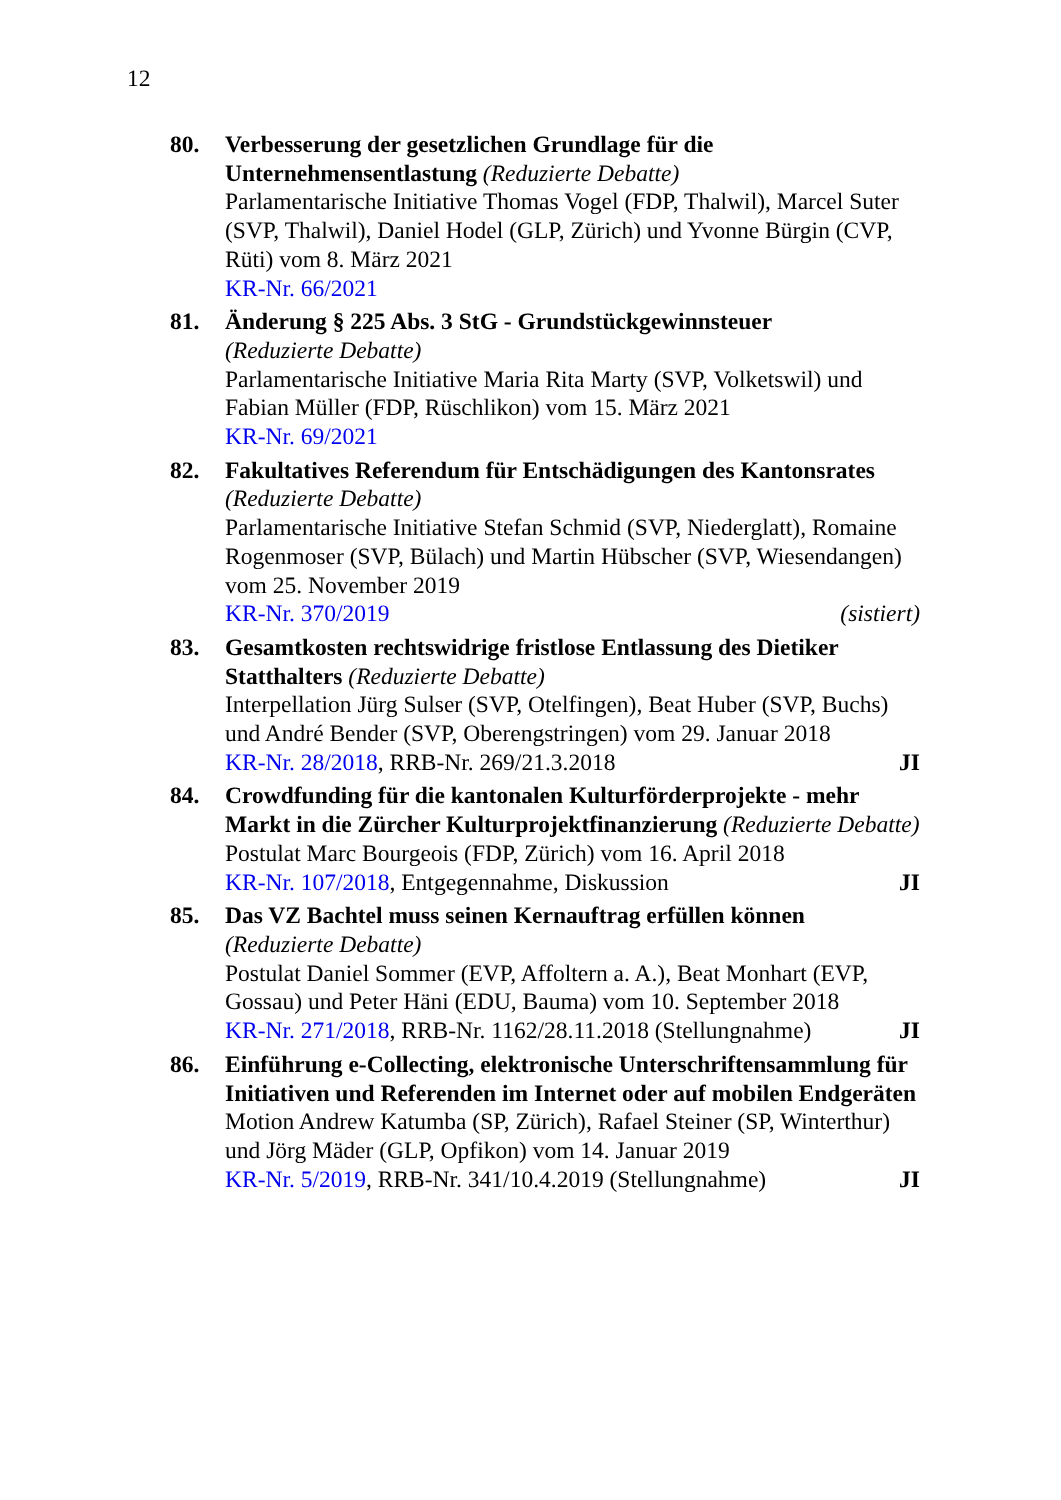12
80. Verbesserung der gesetzlichen Grundlage für die Unternehmensentlastung (Reduzierte Debatte)
Parlamentarische Initiative Thomas Vogel (FDP, Thalwil), Marcel Suter (SVP, Thalwil), Daniel Hodel (GLP, Zürich) und Yvonne Bürgin (CVP, Rüti) vom 8. März 2021
KR-Nr. 66/2021
81. Änderung § 225 Abs. 3 StG - Grundstückgewinnsteuer
(Reduzierte Debatte)
Parlamentarische Initiative Maria Rita Marty (SVP, Volketswil) und Fabian Müller (FDP, Rüschlikon) vom 15. März 2021
KR-Nr. 69/2021
82. Fakultatives Referendum für Entschädigungen des Kantonsrates
(Reduzierte Debatte)
Parlamentarische Initiative Stefan Schmid (SVP, Niederglatt), Romaine Rogenmoser (SVP, Bülach) und Martin Hübscher (SVP, Wiesendangen) vom 25. November 2019
KR-Nr. 370/2019 (sistiert)
83. Gesamtkosten rechtswidrige fristlose Entlassung des Dietiker Statthalters (Reduzierte Debatte)
Interpellation Jürg Sulser (SVP, Otelfingen), Beat Huber (SVP, Buchs) und André Bender (SVP, Oberengstringen) vom 29. Januar 2018
KR-Nr. 28/2018, RRB-Nr. 269/21.3.2018 JI
84. Crowdfunding für die kantonalen Kulturförderprojekte - mehr Markt in die Zürcher Kulturprojektfinanzierung (Reduzierte Debatte)
Postulat Marc Bourgeois (FDP, Zürich) vom 16. April 2018
KR-Nr. 107/2018, Entgegennahme, Diskussion JI
85. Das VZ Bachtel muss seinen Kernauftrag erfüllen können
(Reduzierte Debatte)
Postulat Daniel Sommer (EVP, Affoltern a. A.), Beat Monhart (EVP, Gossau) und Peter Häni (EDU, Bauma) vom 10. September 2018
KR-Nr. 271/2018, RRB-Nr. 1162/28.11.2018 (Stellungnahme) JI
86. Einführung e-Collecting, elektronische Unterschriftensammlung für Initiativen und Referenden im Internet oder auf mobilen Endgeräten
Motion Andrew Katumba (SP, Zürich), Rafael Steiner (SP, Winterthur) und Jörg Mäder (GLP, Opfikon) vom 14. Januar 2019
KR-Nr. 5/2019, RRB-Nr. 341/10.4.2019 (Stellungnahme) JI